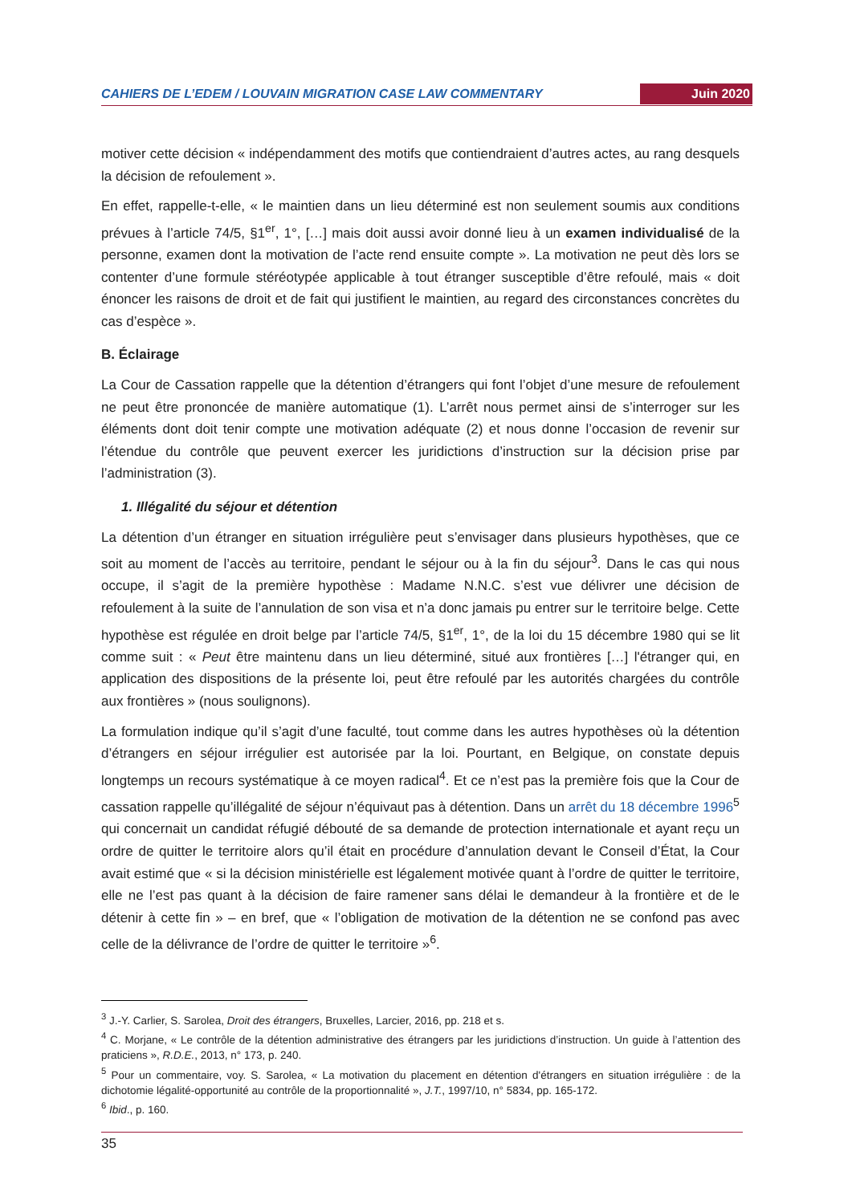CAHIERS DE L’EDEM / LOUVAIN MIGRATION CASE LAW COMMENTARY Juin 2020
motiver cette décision « indépendamment des motifs que contiendraient d’autres actes, au rang desquels la décision de refoulement ».
En effet, rappelle-t-elle, « le maintien dans un lieu déterminé est non seulement soumis aux conditions prévues à l’article 74/5, §1<sup>er</sup>, 1°, […] mais doit aussi avoir donné lieu à un examen individualisé de la personne, examen dont la motivation de l’acte rend ensuite compte ». La motivation ne peut dès lors se contenter d’une formule stéréotypée applicable à tout étranger susceptible d’être refoulé, mais « doit énoncer les raisons de droit et de fait qui justifient le maintien, au regard des circonstances concrètes du cas d’espèce ».
B. Éclairage
La Cour de Cassation rappelle que la détention d’étrangers qui font l’objet d’une mesure de refoulement ne peut être prononcée de manière automatique (1). L’arrêt nous permet ainsi de s’interroger sur les éléments dont doit tenir compte une motivation adéquate (2) et nous donne l’occasion de revenir sur l’étendue du contrôle que peuvent exercer les juridictions d’instruction sur la décision prise par l’administration (3).
1. Illégalité du séjour et détention
La détention d’un étranger en situation irrégulière peut s’envisager dans plusieurs hypothèses, que ce soit au moment de l’accès au territoire, pendant le séjour ou à la fin du séjour<sup>3</sup>. Dans le cas qui nous occupe, il s’agit de la première hypothèse : Madame N.N.C. s’est vue délivrer une décision de refoulement à la suite de l’annulation de son visa et n’a donc jamais pu entrer sur le territoire belge. Cette hypothèse est régulée en droit belge par l’article 74/5, §1<sup>er</sup>, 1°, de la loi du 15 décembre 1980 qui se lit comme suit : « Peut être maintenu dans un lieu déterminé, situé aux frontières […] l'étranger qui, en application des dispositions de la présente loi, peut être refoulé par les autorités chargées du contrôle aux frontières » (nous soulignons).
La formulation indique qu’il s’agit d’une faculté, tout comme dans les autres hypothèses où la détention d’étrangers en séjour irrégulier est autorisée par la loi. Pourtant, en Belgique, on constate depuis longtemps un recours systématique à ce moyen radical<sup>4</sup>. Et ce n’est pas la première fois que la Cour de cassation rappelle qu’illégalité de séjour n’équivaut pas à détention. Dans un arrêt du 18 décembre 1996<sup>5</sup> qui concernait un candidat réfugié débouté de sa demande de protection internationale et ayant reçu un ordre de quitter le territoire alors qu’il était en procédure d’annulation devant le Conseil d’État, la Cour avait estimé que « si la décision ministérielle est légalement motivée quant à l’ordre de quitter le territoire, elle ne l’est pas quant à la décision de faire ramener sans délai le demandeur à la frontière et de le détenir à cette fin » – en bref, que « l’obligation de motivation de la détention ne se confond pas avec celle de la délivrance de l’ordre de quitter le territoire »<sup>6</sup>.
<sup>3</sup> J.-Y. Carlier, S. Sarolea, Droit des étrangers, Bruxelles, Larcier, 2016, pp. 218 et s.
<sup>4</sup> C. Morjane, « Le contrôle de la détention administrative des étrangers par les juridictions d’instruction. Un guide à l’attention des praticiens », R.D.E., 2013, n° 173, p. 240.
<sup>5</sup> Pour un commentaire, voy. S. Sarolea, « La motivation du placement en détention d'étrangers en situation irrégulière : de la dichotomie légalité-opportunité au contrôle de la proportionnalité », J.T., 1997/10, n° 5834, pp. 165-172.
<sup>6</sup> Ibid., p. 160.
35